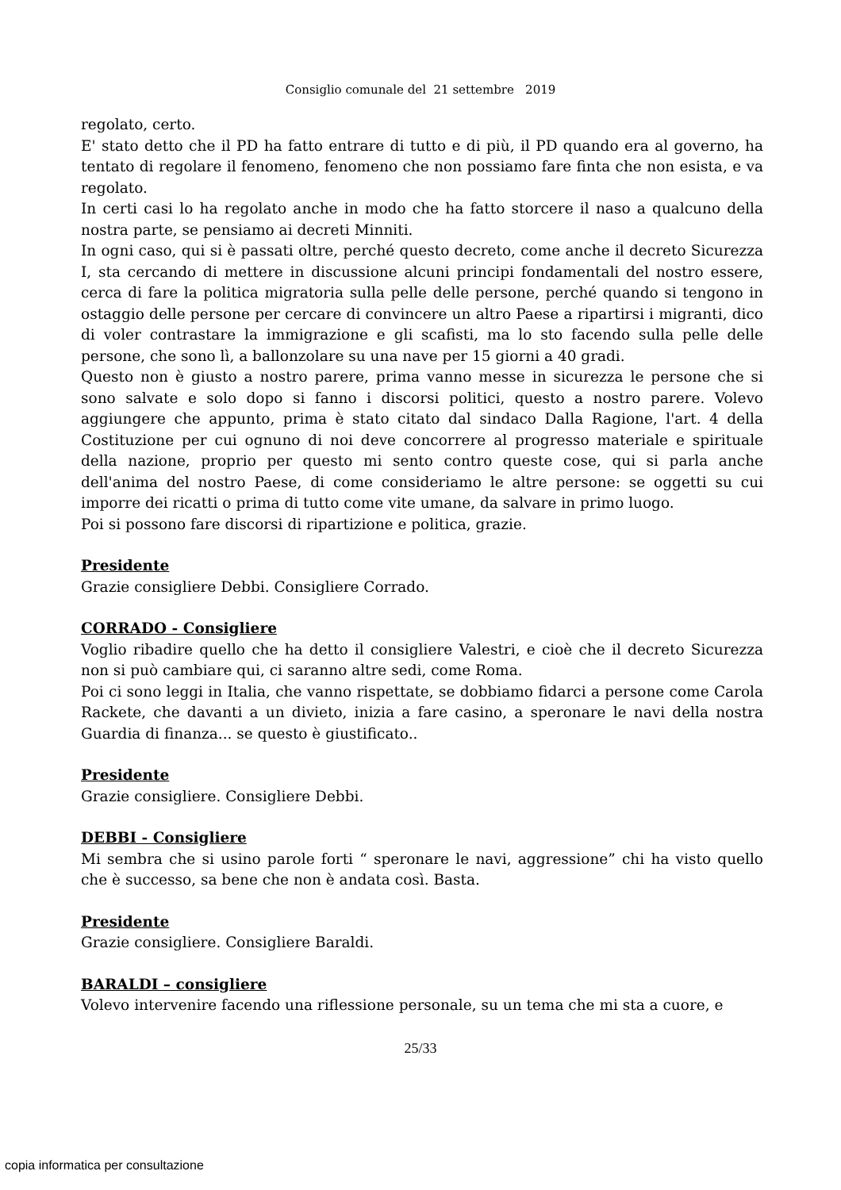Consiglio comunale del 21 settembre 2019
regolato, certo.
E' stato detto che il PD ha fatto entrare di tutto e di più, il PD quando era al governo, ha tentato di regolare il fenomeno, fenomeno che non possiamo fare finta che non esista, e va regolato.
In certi casi lo ha regolato anche in modo che ha fatto storcere il naso a qualcuno della nostra parte, se pensiamo ai decreti Minniti.
In ogni caso, qui si è passati oltre, perché questo decreto, come anche il decreto Sicurezza I, sta cercando di mettere in discussione alcuni principi fondamentali del nostro essere, cerca di fare la politica migratoria sulla pelle delle persone, perché quando si tengono in ostaggio delle persone per cercare di convincere un altro Paese a ripartirsi i migranti, dico di voler contrastare la immigrazione e gli scafisti, ma lo sto facendo sulla pelle delle persone, che sono lì, a ballonzolare su una nave per 15 giorni a 40 gradi.
Questo non è giusto a nostro parere, prima vanno messe in sicurezza le persone che si sono salvate e solo dopo si fanno i discorsi politici, questo a nostro parere. Volevo aggiungere che appunto, prima è stato citato dal sindaco Dalla Ragione, l'art. 4 della Costituzione per cui ognuno di noi deve concorrere al progresso materiale e spirituale della nazione, proprio per questo mi sento contro queste cose, qui si parla anche dell'anima del nostro Paese, di come consideriamo le altre persone: se oggetti su cui imporre dei ricatti o prima di tutto come vite umane, da salvare in primo luogo.
Poi si possono fare discorsi di ripartizione e politica, grazie.
Presidente
Grazie consigliere Debbi. Consigliere Corrado.
CORRADO - Consigliere
Voglio ribadire quello che ha detto il consigliere Valestri, e cioè che il decreto Sicurezza non si può cambiare qui, ci saranno altre sedi, come Roma.
Poi ci sono leggi in Italia, che vanno rispettate, se dobbiamo fidarci a persone come Carola Rackete, che davanti a un divieto, inizia a fare casino, a speronare le navi della nostra Guardia di finanza... se questo è giustificato..
Presidente
Grazie consigliere. Consigliere Debbi.
DEBBI - Consigliere
Mi sembra che si usino parole forti “ speronare le navi, aggressione” chi ha visto quello che è successo, sa bene che non è andata così. Basta.
Presidente
Grazie consigliere. Consigliere Baraldi.
BARALDI – consigliere
Volevo intervenire facendo una riflessione personale, su un tema che mi sta a cuore, e
25/33
copia informatica per consultazione